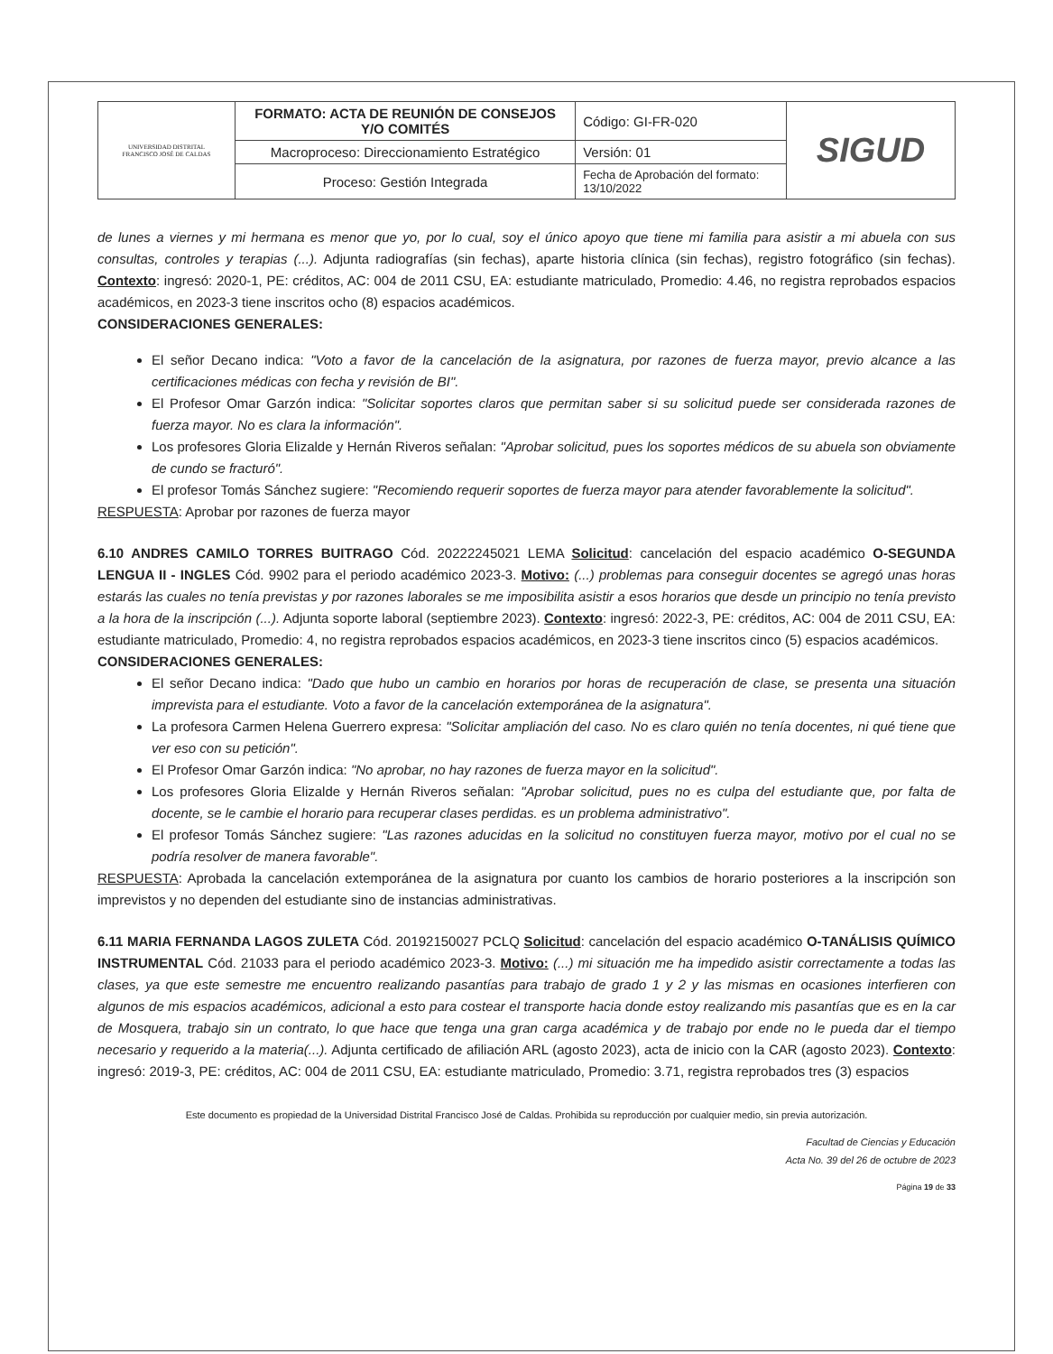| UNIVERSIDAD DISTRITAL FRANCISCO JOSÉ DE CALDAS | FORMATO: ACTA DE REUNIÓN DE CONSEJOS Y/O COMITÉS | Código: GI-FR-020 | SIGUD |
| | Macroproceso: Direccionamiento Estratégico | Versión: 01 | |
| | Proceso: Gestión Integrada | Fecha de Aprobación del formato: 13/10/2022 | |
de lunes a viernes y mi hermana es menor que yo, por lo cual, soy el único apoyo que tiene mi familia para asistir a mi abuela con sus consultas, controles y terapias (...). Adjunta radiografías (sin fechas), aparte historia clínica (sin fechas), registro fotográfico (sin fechas). Contexto: ingresó: 2020-1, PE: créditos, AC: 004 de 2011 CSU, EA: estudiante matriculado, Promedio: 4.46, no registra reprobados espacios académicos, en 2023-3 tiene inscritos ocho (8) espacios académicos.
CONSIDERACIONES GENERALES:
El señor Decano indica: "Voto a favor de la cancelación de la asignatura, por razones de fuerza mayor, previo alcance a las certificaciones médicas con fecha y revisión de BI".
El Profesor Omar Garzón indica: "Solicitar soportes claros que permitan saber si su solicitud puede ser considerada razones de fuerza mayor. No es clara la información".
Los profesores Gloria Elizalde y Hernán Riveros señalan: "Aprobar solicitud, pues los soportes médicos de su abuela son obviamente de cundo se fracturó".
El profesor Tomás Sánchez sugiere: "Recomiendo requerir soportes de fuerza mayor para atender favorablemente la solicitud".
RESPUESTA: Aprobar por razones de fuerza mayor
6.10 ANDRES CAMILO TORRES BUITRAGO Cód. 20222245021 LEMA Solicitud: cancelación del espacio académico O-SEGUNDA LENGUA II - INGLES Cód. 9902 para el periodo académico 2023-3. Motivo: (...) problemas para conseguir docentes se agregó unas horas estarás las cuales no tenía previstas y por razones laborales se me imposibilita asistir a esos horarios que desde un principio no tenía previsto a la hora de la inscripción (...). Adjunta soporte laboral (septiembre 2023). Contexto: ingresó: 2022-3, PE: créditos, AC: 004 de 2011 CSU, EA: estudiante matriculado, Promedio: 4, no registra reprobados espacios académicos, en 2023-3 tiene inscritos cinco (5) espacios académicos.
CONSIDERACIONES GENERALES:
El señor Decano indica: "Dado que hubo un cambio en horarios por horas de recuperación de clase, se presenta una situación imprevista para el estudiante. Voto a favor de la cancelación extemporánea de la asignatura".
La profesora Carmen Helena Guerrero expresa: "Solicitar ampliación del caso. No es claro quién no tenía docentes, ni qué tiene que ver eso con su petición".
El Profesor Omar Garzón indica: "No aprobar, no hay razones de fuerza mayor en la solicitud".
Los profesores Gloria Elizalde y Hernán Riveros señalan: "Aprobar solicitud, pues no es culpa del estudiante que, por falta de docente, se le cambie el horario para recuperar clases perdidas. es un problema administrativo".
El profesor Tomás Sánchez sugiere: "Las razones aducidas en la solicitud no constituyen fuerza mayor, motivo por el cual no se podría resolver de manera favorable".
RESPUESTA: Aprobada la cancelación extemporánea de la asignatura por cuanto los cambios de horario posteriores a la inscripción son imprevistos y no dependen del estudiante sino de instancias administrativas.
6.11 MARIA FERNANDA LAGOS ZULETA Cód. 20192150027 PCLQ Solicitud: cancelación del espacio académico O-TANÁLISIS QUÍMICO INSTRUMENTAL Cód. 21033 para el periodo académico 2023-3. Motivo: (...) mi situación me ha impedido asistir correctamente a todas las clases, ya que este semestre me encuentro realizando pasantías para trabajo de grado 1 y 2 y las mismas en ocasiones interfieren con algunos de mis espacios académicos, adicional a esto para costear el transporte hacia donde estoy realizando mis pasantías que es en la car de Mosquera, trabajo sin un contrato, lo que hace que tenga una gran carga académica y de trabajo por ende no le pueda dar el tiempo necesario y requerido a la materia(...). Adjunta certificado de afiliación ARL (agosto 2023), acta de inicio con la CAR (agosto 2023). Contexto: ingresó: 2019-3, PE: créditos, AC: 004 de 2011 CSU, EA: estudiante matriculado, Promedio: 3.71, registra reprobados tres (3) espacios
Este documento es propiedad de la Universidad Distrital Francisco José de Caldas. Prohibida su reproducción por cualquier medio, sin previa autorización.
Facultad de Ciencias y Educación
Acta No. 39 del 26 de octubre de 2023
Página 19 de 33